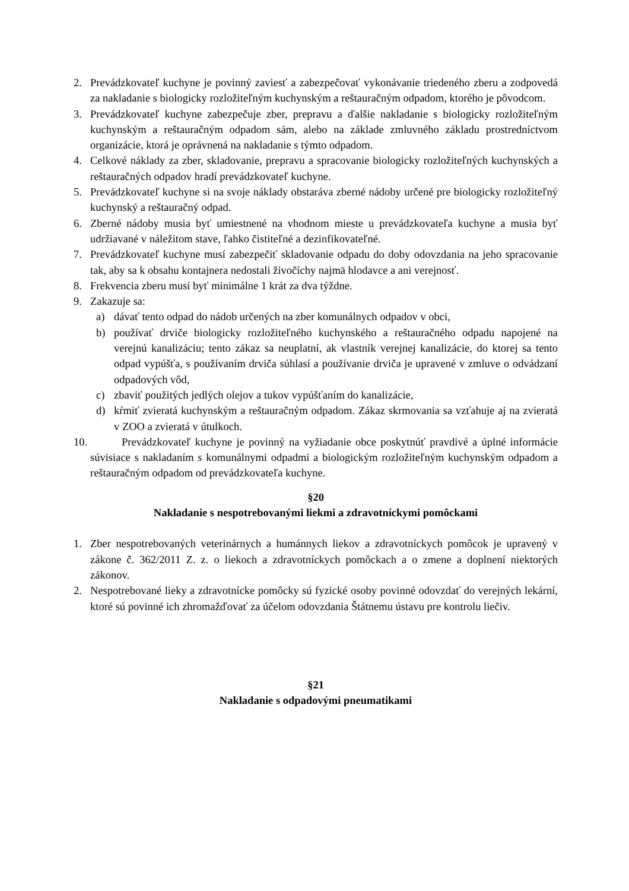2. Prevádzkovateľ kuchyne je povinný zaviesť a zabezpečovať vykonávanie triedeného zberu a zodpovedá za nakladanie s biologicky rozložiteľným kuchynským a reštauračným odpadom, ktorého je pôvodcom.
3. Prevádzkovateľ kuchyne zabezpečuje zber, prepravu a ďalšie nakladanie s biologicky rozložiteľným kuchynským a reštauračným odpadom sám, alebo na základe zmluvného základu prostredníctvom organizácie, ktorá je oprávnená na nakladanie s týmto odpadom.
4. Celkové náklady za zber, skladovanie, prepravu a spracovanie biologicky rozložiteľných kuchynských a reštauračných odpadov hradí prevádzkovateľ kuchyne.
5. Prevádzkovateľ kuchyne si na svoje náklady obstaráva zberné nádoby určené pre biologicky rozložiteľný kuchynský a reštauračný odpad.
6. Zberné nádoby musia byť umiestnené na vhodnom mieste u prevádzkovateľa kuchyne a musia byť udržiavané v náležitom stave, ľahko čistiteľné a dezinfikovateľné.
7. Prevádzkovateľ kuchyne musí zabezpečiť skladovanie odpadu do doby odovzdania na jeho spracovanie tak, aby sa k obsahu kontajnera nedostali živočíchy najmä hlodavce a ani verejnosť.
8. Frekvencia zberu musí byť minimálne 1 krát za dva týždne.
9. Zakazuje sa:
a) dávať tento odpad do nádob určených na zber komunálnych odpadov v obci,
b) používať drviče biologicky rozložiteľného kuchynského a reštauračného odpadu napojené na verejnú kanalizáciu; tento zákaz sa neuplatní, ak vlastník verejnej kanalizácie, do ktorej sa tento odpad vypúšťa, s používaním drviča súhlasí a používanie drviča je upravené v zmluve o odvádzaní odpadových vôd,
c) zbaviť použitých jedlých olejov a tukov vypúšťaním do kanalizácie,
d) kŕmiť zvieratá kuchynským a reštauračným odpadom. Zákaz skrmovania sa vzťahuje aj na zvieratá v ZOO a zvieratá v útulkoch.
10. Prevádzkovateľ kuchyne je povinný na vyžiadanie obce poskytnúť pravdivé a úplné informácie súvisiace s nakladaním s komunálnymi odpadmi a biologickým rozložiteľným kuchynským odpadom a reštauračným odpadom od prevádzkovateľa kuchyne.
§20
Nakladanie s nespotrebovanými liekmi a zdravotníckymi pomôckami
1. Zber nespotrebovaných veterinárnych a humánnych liekov a zdravotníckych pomôcok je upravený v zákone č. 362/2011 Z. z. o liekoch a zdravotníckych pomôckach a o zmene a doplnení niektorých zákonov.
2. Nespotrebované lieky a zdravotnícke pomôcky sú fyzické osoby povinné odovzdať do verejných lekární, ktoré sú povinné ich zhromažďovať za účelom odovzdania Štátnemu ústavu pre kontrolu liečiv.
§21
Nakladanie s odpadovými pneumatikami